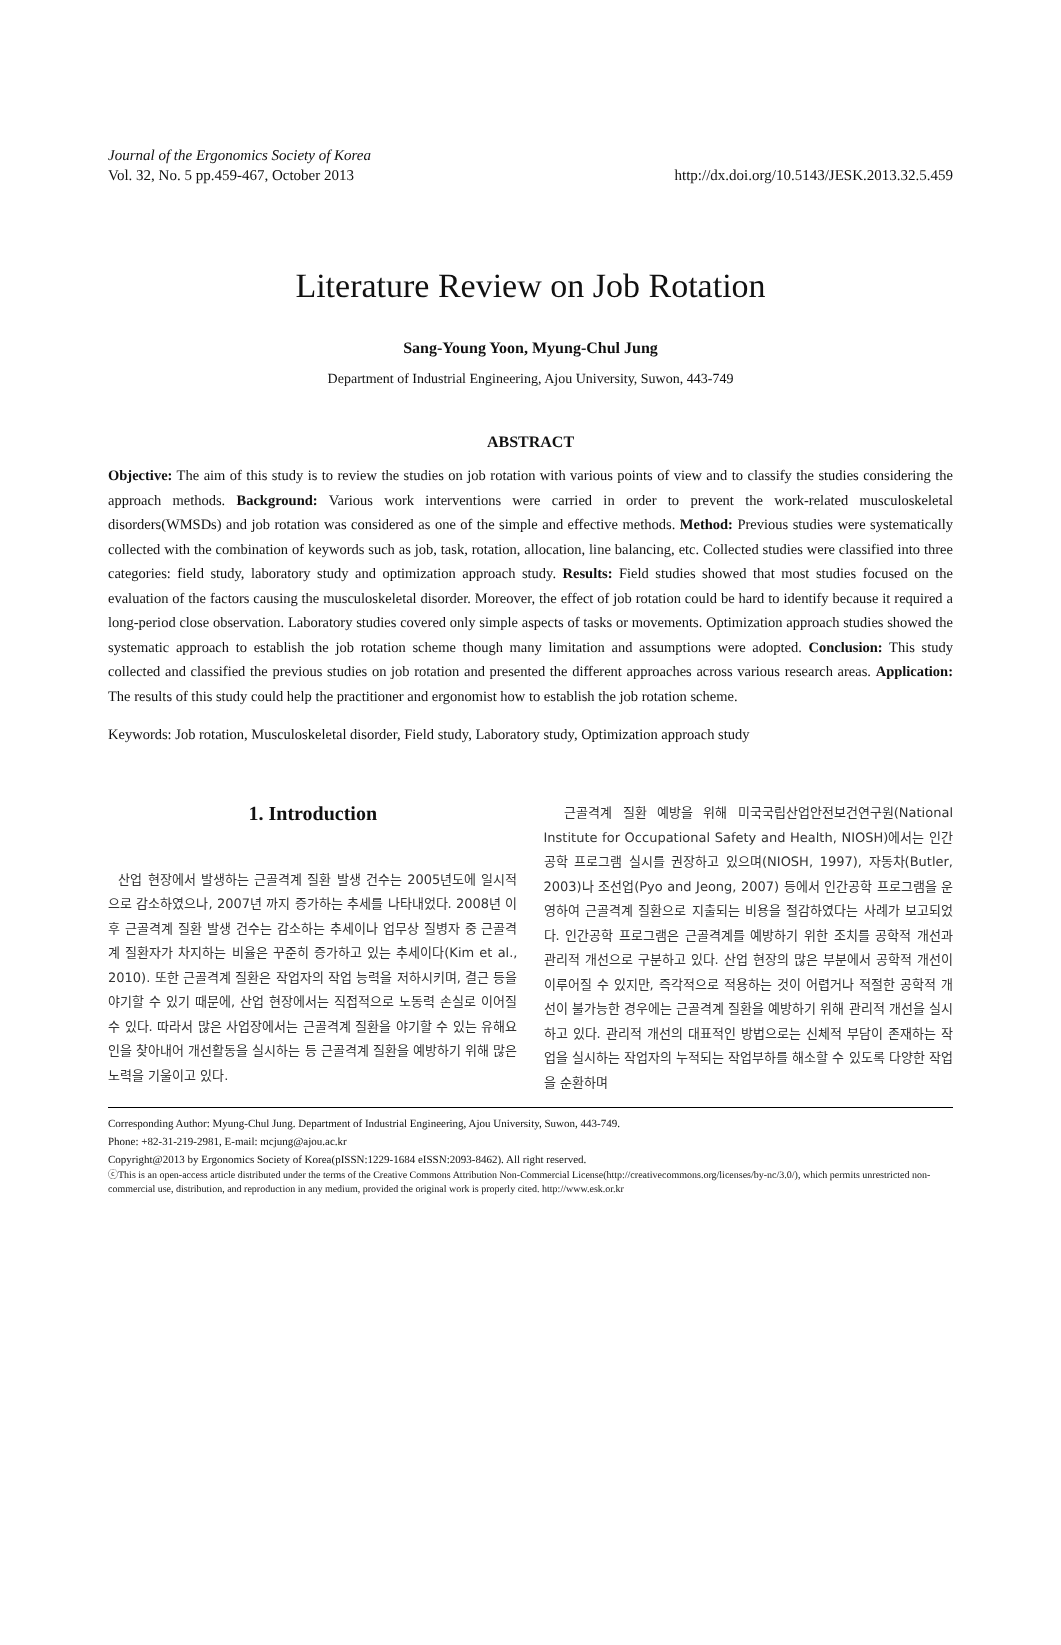Journal of the Ergonomics Society of Korea
Vol. 32, No. 5 pp.459-467, October 2013 http://dx.doi.org/10.5143/JESK.2013.32.5.459
Literature Review on Job Rotation
Sang-Young Yoon, Myung-Chul Jung
Department of Industrial Engineering, Ajou University, Suwon, 443-749
ABSTRACT
Objective: The aim of this study is to review the studies on job rotation with various points of view and to classify the studies considering the approach methods. Background: Various work interventions were carried in order to prevent the work-related musculoskeletal disorders(WMSDs) and job rotation was considered as one of the simple and effective methods. Method: Previous studies were systematically collected with the combination of keywords such as job, task, rotation, allocation, line balancing, etc. Collected studies were classified into three categories: field study, laboratory study and optimization approach study. Results: Field studies showed that most studies focused on the evaluation of the factors causing the musculoskeletal disorder. Moreover, the effect of job rotation could be hard to identify because it required a long-period close observation. Laboratory studies covered only simple aspects of tasks or movements. Optimization approach studies showed the systematic approach to establish the job rotation scheme though many limitation and assumptions were adopted. Conclusion: This study collected and classified the previous studies on job rotation and presented the different approaches across various research areas. Application: The results of this study could help the practitioner and ergonomist how to establish the job rotation scheme.
Keywords: Job rotation, Musculoskeletal disorder, Field study, Laboratory study, Optimization approach study
1. Introduction
산업 현장에서 발생하는 근골격계 질환 발생 건수는 2005년도에 일시적으로 감소하였으나, 2007년 까지 증가하는 추세를 나타내었다. 2008년 이후 근골격계 질환 발생 건수는 감소하는 추세이나 업무상 질병자 중 근골격계 질환자가 차지하는 비율은 꾸준히 증가하고 있는 추세이다(Kim et al., 2010). 또한 근골격계 질환은 작업자의 작업 능력을 저하시키며, 결근 등을 야기할 수 있기 때문에, 산업 현장에서는 직접적으로 노동력 손실로 이어질 수 있다. 따라서 많은 사업장에서는 근골격계 질환을 야기할 수 있는 유해요인을 찾아내어 개선활동을 실시하는 등 근골격계 질환을 예방하기 위해 많은 노력을 기울이고 있다.
근골격계 질환 예방을 위해 미국국립산업안전보건연구원(National Institute for Occupational Safety and Health, NIOSH)에서는 인간공학 프로그램 실시를 권장하고 있으며(NIOSH, 1997), 자동차(Butler, 2003)나 조선업(Pyo and Jeong, 2007) 등에서 인간공학 프로그램을 운영하여 근골격계 질환으로 지출되는 비용을 절감하였다는 사례가 보고되었다. 인간공학 프로그램은 근골격계를 예방하기 위한 조치를 공학적 개선과 관리적 개선으로 구분하고 있다. 산업 현장의 많은 부분에서 공학적 개선이 이루어질 수 있지만, 즉각적으로 적용하는 것이 어렵거나 적절한 공학적 개선이 불가능한 경우에는 근골격계 질환을 예방하기 위해 관리적 개선을 실시하고 있다. 관리적 개선의 대표적인 방법으로는 신체적 부담이 존재하는 작업을 실시하는 작업자의 누적되는 작업부하를 해소할 수 있도록 다양한 작업을 순환하며
Corresponding Author: Myung-Chul Jung. Department of Industrial Engineering, Ajou University, Suwon, 443-749.
Phone: +82-31-219-2981, E-mail: mcjung@ajou.ac.kr
Copyright@2013 by Ergonomics Society of Korea(pISSN:1229-1684 eISSN:2093-8462). All right reserved.
ⓒThis is an open-access article distributed under the terms of the Creative Commons Attribution Non-Commercial License(http://creativecommons.org/licenses/by-nc/3.0/), which permits unrestricted non-commercial use, distribution, and reproduction in any medium, provided the original work is properly cited. http://www.esk.or.kr